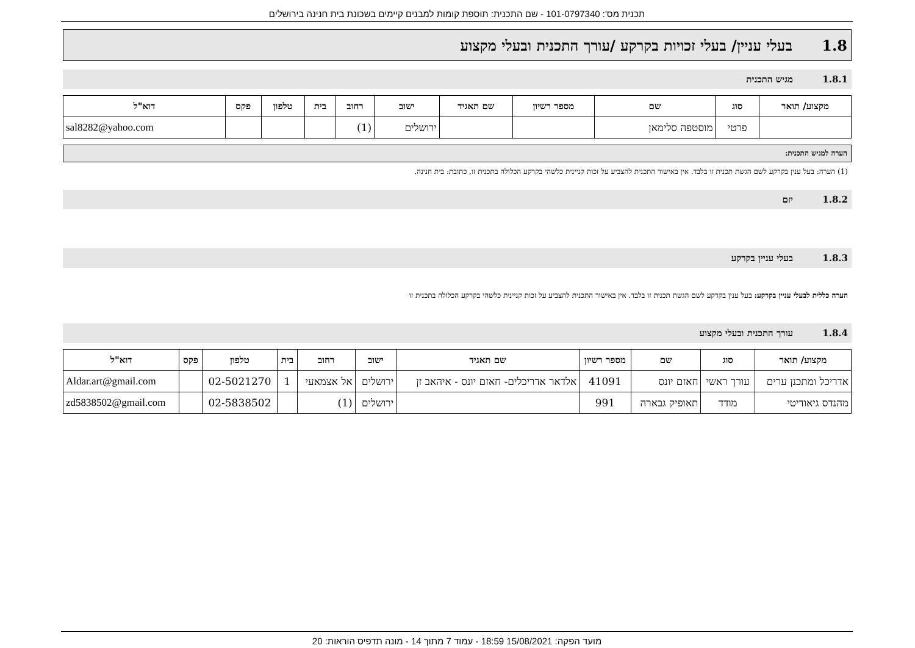תכנית מס': 101-0797340 - שם התכנית: תוספת קומות למבנים קיימים בשכונת בית חנינה בירושלים
1.8 בעלי עניין/ בעלי זכויות בקרקע /עורך התכנית ובעלי מקצוע
1.8.1 מגיש התכנית
| מקצוע/ תואר | סוג | שם | מספר רשיון | שם תאגיד | ישוב | רחוב | בית | טלפון | פקס | דוא"ל |
| --- | --- | --- | --- | --- | --- | --- | --- | --- | --- | --- |
| | פרטי | מוסטפה סלימאן | | | ירושלים | (1) | | | | sal8282@yahoo.com |
הערה למגיש התכנית:
(1) הערה: בעל ענין בקרקע לשם הגשת תכנית זו בלבד. אין באישור התכנית להצביע על זכות קניינית כלשהי בקרקע הכלולה בתכנית זו, כתובת: בית חנינה.
1.8.2 יזם
1.8.3 בעלי עניין בקרקע
הערה כללית לבעלי עניין בקרקע: בעל ענין בקרקע לשם הגשת תכנית זו בלבד. אין באישור התכנית להצביע על זכות קניינית כלשהי בקרקע הכלולה בתכנית זו
1.8.4 עורך התכנית ובעלי מקצוע
| מקצוע/ תואר | סוג | שם | מספר רשיון | שם תאגיד | ישוב | רחוב | בית | טלפון | פקס | דוא"ל |
| --- | --- | --- | --- | --- | --- | --- | --- | --- | --- | --- |
| אדריכל ומתכנן ערים | עורך ראשי | חאזם יונס | 41091 | אלדאר אדריכלים- חאזם יונס - איהאב זן | ירושלים | אל אצמאעי | 1 | 02-5021270 | | Aldar.art@gmail.com |
| מהנדס גיאודיטי | מודד | תאופיק גבארה | 991 | | ירושלים | (1) | | 02-5838502 | | zd5838502@gmail.com |
מועד הפקה: 15/08/2021 18:59 - עמוד 7 מתוך 14 - מונה תדפיס הוראות: 20